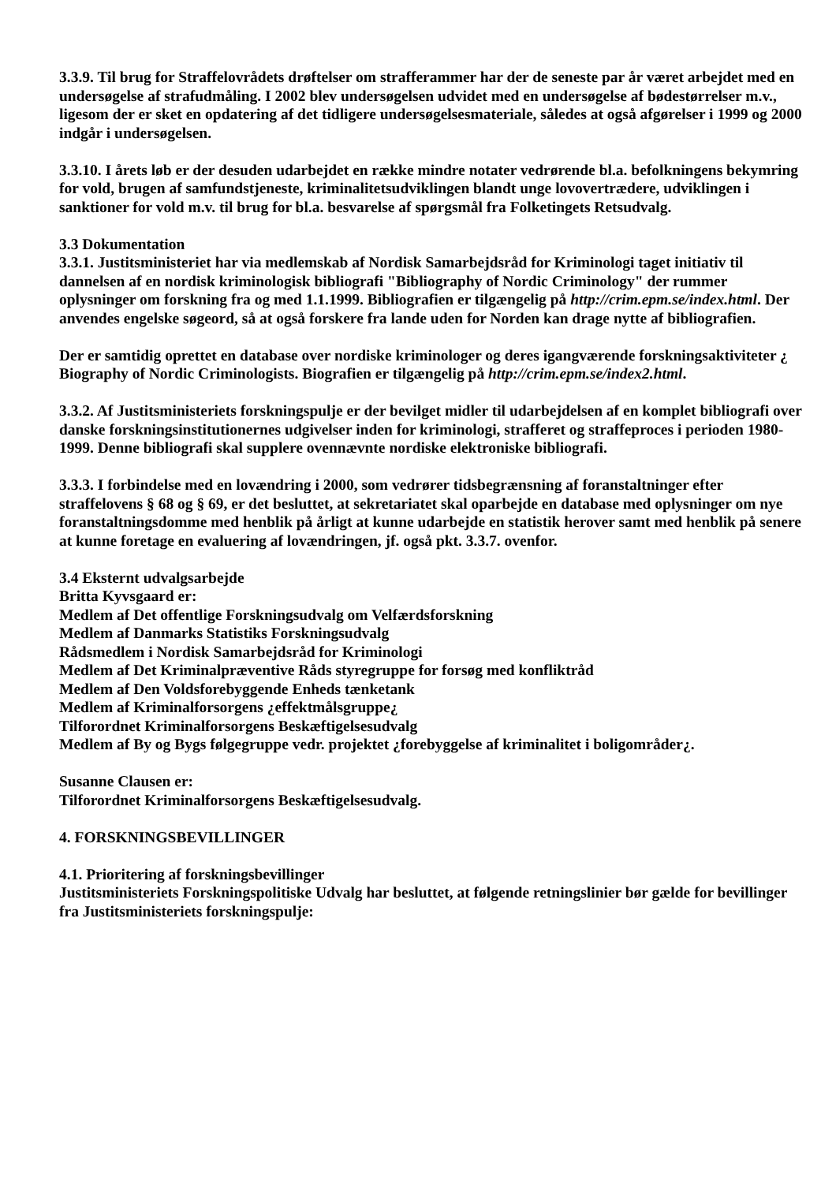3.3.9. Til brug for Straffelovrådets drøftelser om strafferammer har der de seneste par år været arbejdet med en undersøgelse af strafudmåling. I 2002 blev undersøgelsen udvidet med en undersøgelse af bødestørrelser m.v., ligesom der er sket en opdatering af det tidligere undersøgelsesmateriale, således at også afgørelser i 1999 og 2000 indgår i undersøgelsen.
3.3.10. I årets løb er der desuden udarbejdet en række mindre notater vedrørende bl.a. befolkningens bekymring for vold, brugen af samfundstjeneste, kriminalitetsudviklingen blandt unge lovovertrædere, udviklingen i sanktioner for vold m.v. til brug for bl.a. besvarelse af spørgsmål fra Folketingets Retsudvalg.
3.3 Dokumentation
3.3.1. Justitsministeriet har via medlemskab af Nordisk Samarbejdsråd for Kriminologi taget initiativ til dannelsen af en nordisk kriminologisk bibliografi "Bibliography of Nordic Criminology" der rummer oplysninger om forskning fra og med 1.1.1999. Bibliografien er tilgængelig på http://crim.epm.se/index.html. Der anvendes engelske søgeord, så at også forskere fra lande uden for Norden kan drage nytte af bibliografien.
Der er samtidig oprettet en database over nordiske kriminologer og deres igangværende forskningsaktiviteter ¿ Biography of Nordic Criminologists. Biografien er tilgængelig på http://crim.epm.se/index2.html.
3.3.2. Af Justitsministeriets forskningspulje er der bevilget midler til udarbejdelsen af en komplet bibliografi over danske forskningsinstitutionernes udgivelser inden for kriminologi, strafferet og straffeproces i perioden 1980-1999. Denne bibliografi skal supplere ovennævnte nordiske elektroniske bibliografi.
3.3.3. I forbindelse med en lovændring i 2000, som vedrører tidsbegrænsning af foranstaltninger efter straffelovens § 68 og § 69, er det besluttet, at sekretariatet skal oparbejde en database med oplysninger om nye foranstaltningsdomme med henblik på årligt at kunne udarbejde en statistik herover samt med henblik på senere at kunne foretage en evaluering af lovændringen, jf. også pkt. 3.3.7. ovenfor.
3.4 Eksternt udvalgsarbejde
Britta Kyvsgaard er:
Medlem af Det offentlige Forskningsudvalg om Velfærdsforskning
Medlem af Danmarks Statistiks Forskningsudvalg
Rådsmedlem i Nordisk Samarbejdsråd for Kriminologi
Medlem af Det Kriminalpræventive Råds styregruppe for forsøg med konfliktråd
Medlem af Den Voldsforebyggende Enheds tænketank
Medlem af Kriminalforsorgens ¿effektmålsgruppe¿
Tilforordnet Kriminalforsorgens Beskæftigelsesudvalg
Medlem af By og Bygs følgegruppe vedr. projektet ¿forebyggelse af kriminalitet i boligområder¿.
Susanne Clausen er:
Tilforordnet Kriminalforsorgens Beskæftigelsesudvalg.
4. FORSKNINGSBEVILLINGER
4.1. Prioritering af forskningsbevillinger
Justitsministeriets Forskningspolitiske Udvalg har besluttet, at følgende retningslinier bør gælde for bevillinger fra Justitsministeriets forskningspulje: